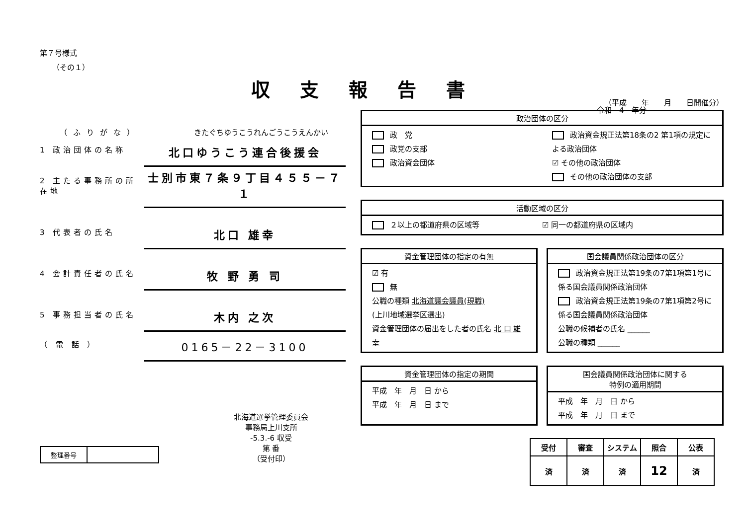収支報告書
第７号様式
（その１）
（ふりがな） きたぐちゆうこうれんごうこうえんかい
1 政治団体の名称 北口ゆうこう連合後援会
2 主たる事務所の所在地 士別市東７条９丁目４５５－７１
3 代表者の氏名 北口 雄幸
4 会計責任者の氏名 牧 野 勇 司
5 事務担当者の氏名 木内 之次
（ 電 話 ） 0165－22－3100
| 整理番号 | |
北海道選挙管理委員会
事務局上川支所
-5.3.-6 収受
第 番
（受付印）
令和　4　年分
（平成　　年　　月　　日開催分）
政治団体の区分
政　党
政党の支部
政治資金団体
政治資金規正法第18条の2 第1項の規定による政治団体
☑ その他の政治団体
その他の政治団体の支部
活動区域の区分
２以上の都道府県の区域等 ☑ 同一の都道府県の区域内
資金管理団体の指定の有無
☑ 有
無
公職の種類 北海道議会議員(現職)
(上川地域選挙区選出)
資金管理団体の届出をした者の氏名 北 口 雄 幸
国会議員関係政治団体の区分
政治資金規正法第19条の7第1項第1号に係る国会議員関係政治団体
政治資金規正法第19条の7第1項第2号に係る国会議員関係政治団体
公職の候補者の氏名 ______
公職の種類 ______
資金管理団体の指定の期間
平成　年　月　日 から
平成　年　月　日 まで
国会議員関係政治団体に関する
特例の適用期間
平成　年　月　日 から
平成　年　月　日 まで
| 受付 | 審査 | システム | 照合 | 公表 |
| --- | --- | --- | --- | --- |
| 済 | 済 | 済 | 12 | 済 |